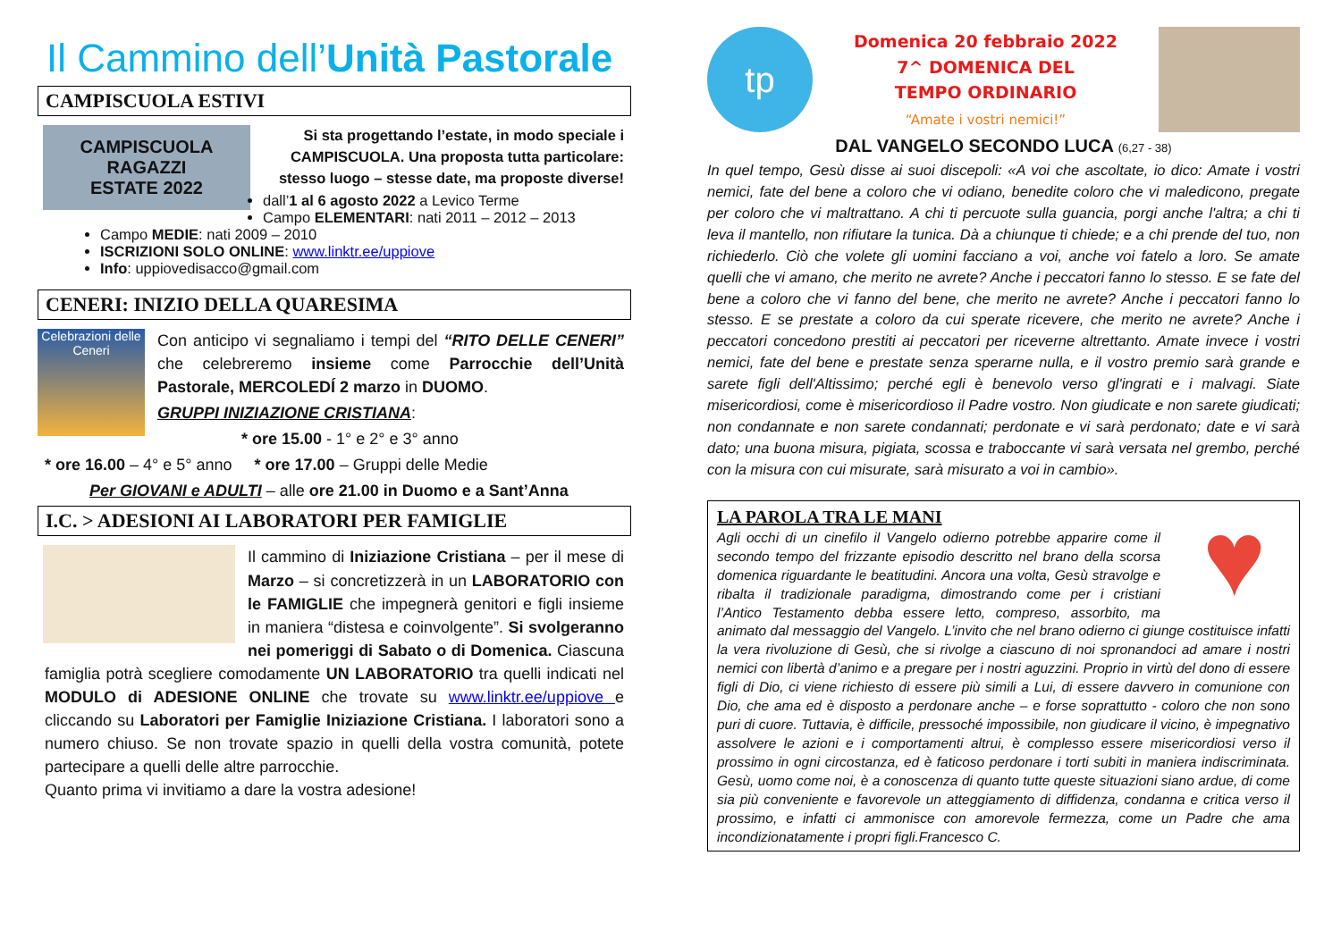Il Cammino dell’Unità Pastorale
CAMPISCUOLA ESTIVI
CAMPISCUOLA
RAGAZZI
ESTATE 2022
Si sta progettando l’estate, in modo speciale i CAMPISCUOLA. Una proposta tutta particolare: stesso luogo – stesse date, ma proposte diverse!
dall’1 al 6 agosto 2022 a Levico Terme
Campo ELEMENTARI: nati 2011 – 2012 – 2013
Campo MEDIE: nati 2009 – 2010
ISCRIZIONI SOLO ONLINE: www.linktr.ee/uppiove
Info: uppiovedisacco@gmail.com
CENERI: INIZIO DELLA QUARESIMA
Celebrazioni delle Ceneri
Con anticipo vi segnaliamo i tempi del “RITO DELLE CENERI” che celebreremo insieme come Parrocchie dell’Unità Pastorale, MERCOLEDÍ 2 marzo in DUOMO.
GRUPPI INIZIAZIONE CRISTIANA:
* ore 15.00 - 1° e 2° e 3° anno
* ore 16.00 – 4° e 5° anno * ore 17.00 – Gruppi delle Medie
Per GIOVANI e ADULTI – alle ore 21.00 in Duomo e a Sant’Anna
I.C. > ADESIONI AI LABORATORI PER FAMIGLIE
Il cammino di Iniziazione Cristiana – per il mese di Marzo – si concretizzerà in un LABORATORIO con le FAMIGLIE che impegnerà genitori e figli insieme in maniera “distesa e coinvolgente”. Si svolgeranno nei pomeriggi di Sabato o di Domenica. Ciascuna famiglia potrà scegliere comodamente UN LABORATORIO tra quelli indicati nel MODULO di ADESIONE ONLINE che trovate su www.linktr.ee/uppiove e cliccando su Laboratori per Famiglie Iniziazione Cristiana. I laboratori sono a numero chiuso. Se non trovate spazio in quelli della vostra comunità, potete partecipare a quelli delle altre parrocchie.
Quanto prima vi invitiamo a dare la vostra adesione!
tp
Domenica 20 febbraio 2022
7^ DOMENICA DEL
TEMPO ORDINARIO
“Amate i vostri nemici!”
DAL VANGELO SECONDO LUCA (6,27 - 38)
In quel tempo, Gesù disse ai suoi discepoli: «A voi che ascoltate, io dico: Amate i vostri nemici, fate del bene a coloro che vi odiano, benedite coloro che vi maledicono, pregate per coloro che vi maltrattano. A chi ti percuote sulla guancia, porgi anche l'altra; a chi ti leva il mantello, non rifiutare la tunica. Dà a chiunque ti chiede; e a chi prende del tuo, non richiederlo. Ciò che volete gli uomini facciano a voi, anche voi fatelo a loro. Se amate quelli che vi amano, che merito ne avrete? Anche i peccatori fanno lo stesso. E se fate del bene a coloro che vi fanno del bene, che merito ne avrete? Anche i peccatori fanno lo stesso. E se prestate a coloro da cui sperate ricevere, che merito ne avrete? Anche i peccatori concedono prestiti ai peccatori per riceverne altrettanto. Amate invece i vostri nemici, fate del bene e prestate senza sperarne nulla, e il vostro premio sarà grande e sarete figli dell'Altissimo; perché egli è benevolo verso gl'ingrati e i malvagi. Siate misericordiosi, come è misericordioso il Padre vostro. Non giudicate e non sarete giudicati; non condannate e non sarete condannati; perdonate e vi sarà perdonato; date e vi sarà dato; una buona misura, pigiata, scossa e traboccante vi sarà versata nel grembo, perché con la misura con cui misurate, sarà misurato a voi in cambio».
♥
LA PAROLA TRA LE MANI
Agli occhi di un cinefilo il Vangelo odierno potrebbe apparire come il secondo tempo del frizzante episodio descritto nel brano della scorsa domenica riguardante le beatitudini. Ancora una volta, Gesù stravolge e ribalta il tradizionale paradigma, dimostrando come per i cristiani l’Antico Testamento debba essere letto, compreso, assorbito, ma animato dal messaggio del Vangelo. L’invito che nel brano odierno ci giunge costituisce infatti la vera rivoluzione di Gesù, che si rivolge a ciascuno di noi spronandoci ad amare i nostri nemici con libertà d’animo e a pregare per i nostri aguzzini. Proprio in virtù del dono di essere figli di Dio, ci viene richiesto di essere più simili a Lui, di essere davvero in comunione con Dio, che ama ed è disposto a perdonare anche – e forse soprattutto - coloro che non sono puri di cuore. Tuttavia, è difficile, pressoché impossibile, non giudicare il vicino, è impegnativo assolvere le azioni e i comportamenti altrui, è complesso essere misericordiosi verso il prossimo in ogni circostanza, ed è faticoso perdonare i torti subiti in maniera indiscriminata. Gesù, uomo come noi, è a conoscenza di quanto tutte queste situazioni siano ardue, di come sia più conveniente e favorevole un atteggiamento di diffidenza, condanna e critica verso il prossimo, e infatti ci ammonisce con amorevole fermezza, come un Padre che ama incondizionatamente i propri figli.Francesco C.